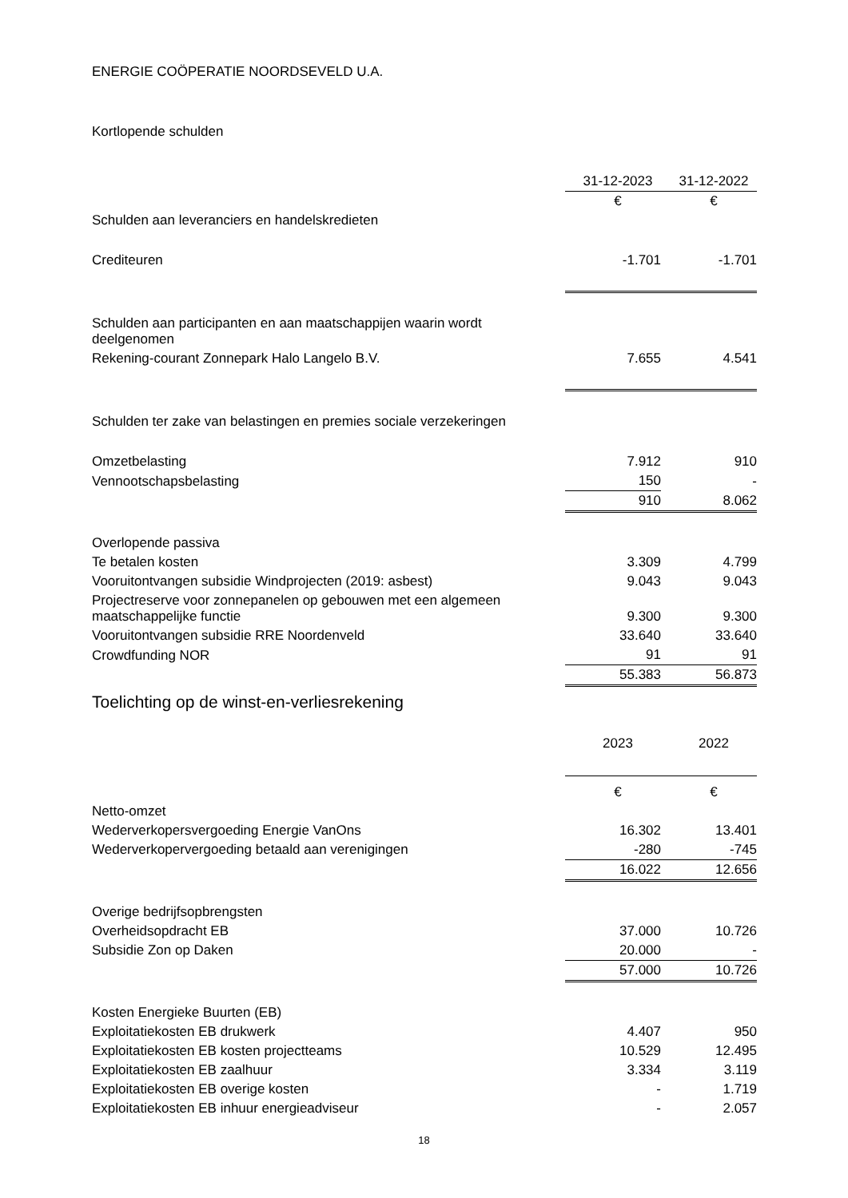ENERGIE COÖPERATIE NOORDSEVELD U.A.
Kortlopende schulden
| | 31-12-2023 | 31-12-2022 |
| --- | --- | --- |
| | € | € |
| Schulden aan leveranciers en handelskredieten | | |
| Crediteuren | -1.701 | -1.701 |
| Schulden aan participanten en aan maatschappijen waarin wordt deelgenomen | | |
| Rekening-courant Zonnepark Halo Langelo B.V. | 7.655 | 4.541 |
| Schulden ter zake van belastingen en premies sociale verzekeringen | | |
| Omzetbelasting | 7.912 | 910 |
| Vennootschapsbelasting | 150 | - |
| | 910 | 8.062 |
| Overlopende passiva | | |
| Te betalen kosten | 3.309 | 4.799 |
| Vooruitontvangen subsidie Windprojecten (2019: asbest) | 9.043 | 9.043 |
| Projectreserve voor zonnepanelen op gebouwen met een algemeen maatschappelijke functie | 9.300 | 9.300 |
| Vooruitontvangen subsidie RRE Noordenveld | 33.640 | 33.640 |
| Crowdfunding NOR | 91 | 91 |
| | 55.383 | 56.873 |
| Toelichting op de winst-en-verliesrekening | | |
| | 2023 | 2022 |
| | € | € |
| Netto-omzet | | |
| Wederverkopersvergoeding Energie VanOns | 16.302 | 13.401 |
| Wederverkopervergoeding betaald aan verenigingen | -280 | -745 |
| | 16.022 | 12.656 |
| Overige bedrijfsopbrengsten | | |
| Overheidsopdracht EB | 37.000 | 10.726 |
| Subsidie Zon op Daken | 20.000 | - |
| | 57.000 | 10.726 |
| Kosten Energieke Buurten (EB) | | |
| Exploitatiekosten EB drukwerk | 4.407 | 950 |
| Exploitatiekosten EB kosten projectteams | 10.529 | 12.495 |
| Exploitatiekosten EB zaalhuur | 3.334 | 3.119 |
| Exploitatiekosten EB overige kosten | - | 1.719 |
| Exploitatiekosten EB inhuur energieadviseur | - | 2.057 |
18